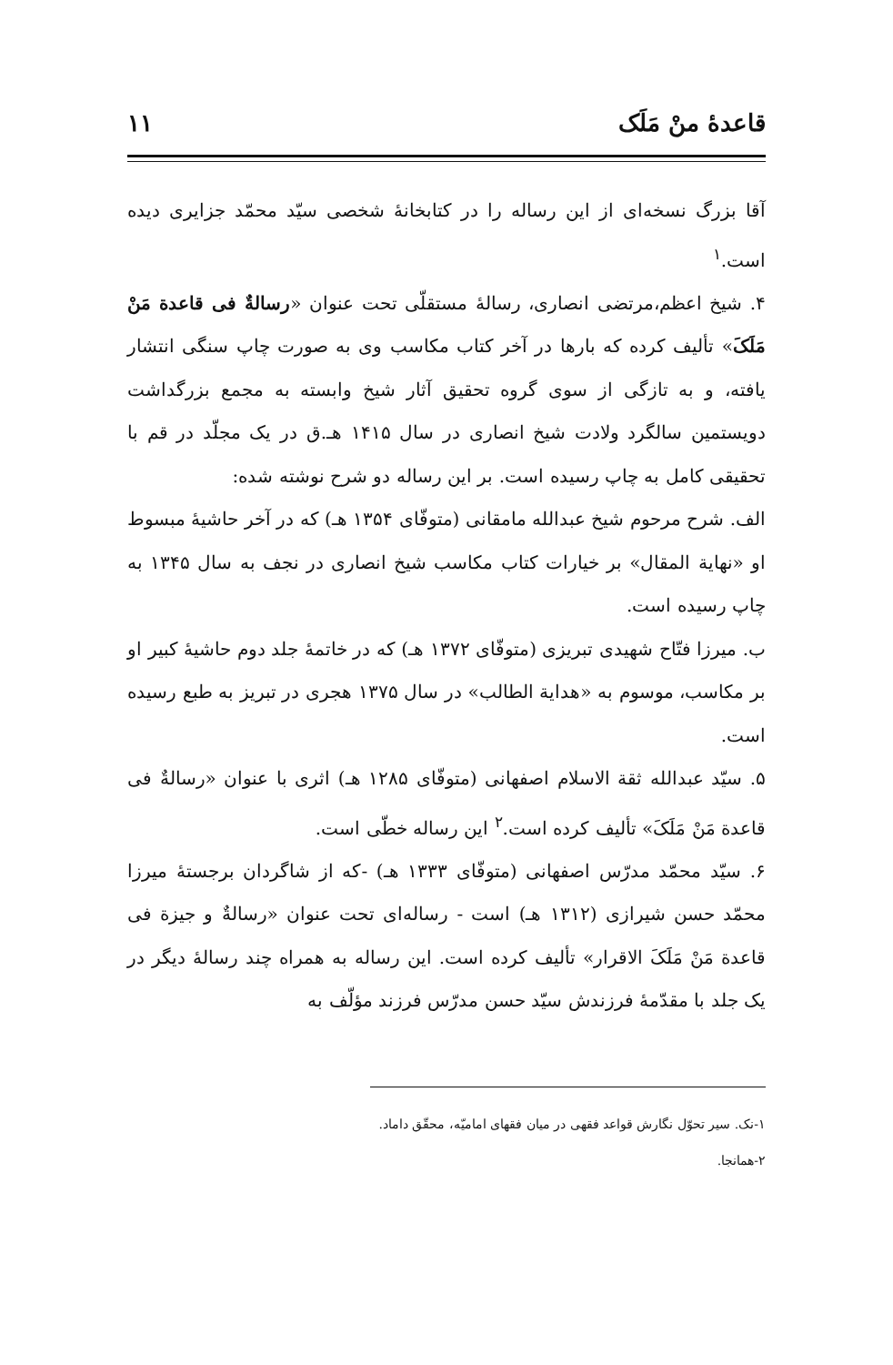قاعدهٔ منْ مَلَک ۱۱
آقا بزرگ نسخه‌ای از این رساله را در کتابخانهٔ شخصی سیّد محمّد جزایری دیده است.<sup>۱</sup>
۴. شیخ اعظم،مرتضی انصاری، رسالهٔ مستقلّی تحت عنوان «رسالةٌ فی قاعدة مَنْ مَلَکَ» تألیف کرده که بارها در آخر کتاب مکاسب وی به صورت چاپ سنگی انتشار یافته، و به تازگی از سوی گروه تحقیق آثار شیخ وابسته به مجمع بزرگداشت دویستمین سالگرد ولادت شیخ انصاری در سال ۱۴۱۵ هـ.ق در یک مجلّد در قم با تحقیقی کامل به چاپ رسیده است. بر این رساله دو شرح نوشته شده:
الف. شرح مرحوم شیخ عبدالله مامقانی (متوفّای ۱۳۵۴ هـ) که در آخر حاشیهٔ مبسوط او «نهایة المقال» بر خیارات کتاب مکاسب شیخ انصاری در نجف به سال ۱۳۴۵ به چاپ رسیده است.
ب. میرزا فتّاح شهیدی تبریزی (متوفّای ۱۳۷۲ هـ) که در خاتمهٔ جلد دوم حاشیهٔ کبیر او بر مکاسب، موسوم به «هدایة الطالب» در سال ۱۳۷۵ هجری در تبریز به طبع رسیده است.
۵. سیّد عبدالله ثقة الاسلام اصفهانی (متوفّای ۱۲۸۵ هـ) اثری با عنوان «رسالةٌ فی قاعدة مَنْ مَلَکَ» تألیف کرده است.<sup>۲</sup> این رساله خطّی است.
۶. سیّد محمّد مدرّس اصفهانی (متوفّای ۱۳۳۳ هـ) -که از شاگردان برجستهٔ میرزا محمّد حسن شیرازی (۱۳۱۲ هـ) است - رساله‌ای تحت عنوان «رسالةٌ و جیزة فی قاعدة مَنْ مَلَکَ الاقرار» تألیف کرده است. این رساله به همراه چند رسالهٔ دیگر در یک جلد با مقدّمهٔ فرزندش سیّد حسن مدرّس فرزند مؤلّف به
۱-نک. سیر تحوّل نگارش قواعد فقهی در میان فقهای امامیّه، محقّق داماد.
۲-همانجا.